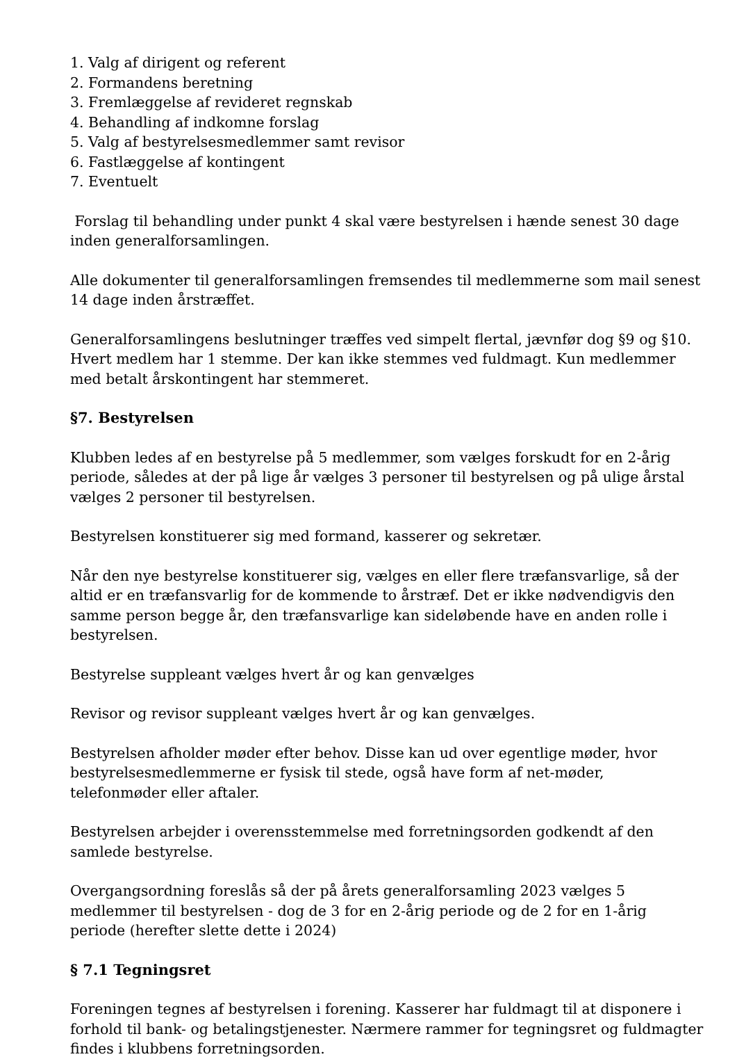1. Valg af dirigent og referent
2. Formandens beretning
3. Fremlæggelse af revideret regnskab
4. Behandling af indkomne forslag
5. Valg af bestyrelsesmedlemmer samt revisor
6. Fastlæggelse af kontingent
7. Eventuelt
Forslag til behandling under punkt 4 skal være bestyrelsen i hænde senest 30 dage inden generalforsamlingen.
Alle dokumenter til generalforsamlingen fremsendes til medlemmerne som mail senest 14 dage inden årstræffet.
Generalforsamlingens beslutninger træffes ved simpelt flertal, jævnfør dog §9 og §10. Hvert medlem har 1 stemme. Der kan ikke stemmes ved fuldmagt. Kun medlemmer med betalt årskontingent har stemmeret.
§7. Bestyrelsen
Klubben ledes af en bestyrelse på 5 medlemmer, som vælges forskudt for en 2-årig periode, således at der på lige år vælges 3 personer til bestyrelsen og på ulige årstal vælges 2 personer til bestyrelsen.
Bestyrelsen konstituerer sig med formand, kasserer og sekretær.
Når den nye bestyrelse konstituerer sig, vælges en eller flere træfansvarlige, så der altid er en træfansvarlig for de kommende to årstræf. Det er ikke nødvendigvis den samme person begge år, den træfansvarlige kan sideløbende have en anden rolle i bestyrelsen.
Bestyrelse suppleant vælges hvert år og kan genvælges
Revisor og revisor suppleant vælges hvert år og kan genvælges.
Bestyrelsen afholder møder efter behov. Disse kan ud over egentlige møder, hvor bestyrelsesmedlemmerne er fysisk til stede, også have form af net-møder, telefonmøder eller aftaler.
Bestyrelsen arbejder i overensstemmelse med forretningsorden godkendt af den samlede bestyrelse.
Overgangsordning foreslås så der på årets generalforsamling 2023 vælges 5 medlemmer til bestyrelsen - dog de 3 for en 2-årig periode og de 2 for en 1-årig periode (herefter slette dette i 2024)
§ 7.1 Tegningsret
Foreningen tegnes af bestyrelsen i forening. Kasserer har fuldmagt til at disponere i forhold til bank- og betalingstjenester. Nærmere rammer for tegningsret og fuldmagter findes i klubbens forretningsorden.